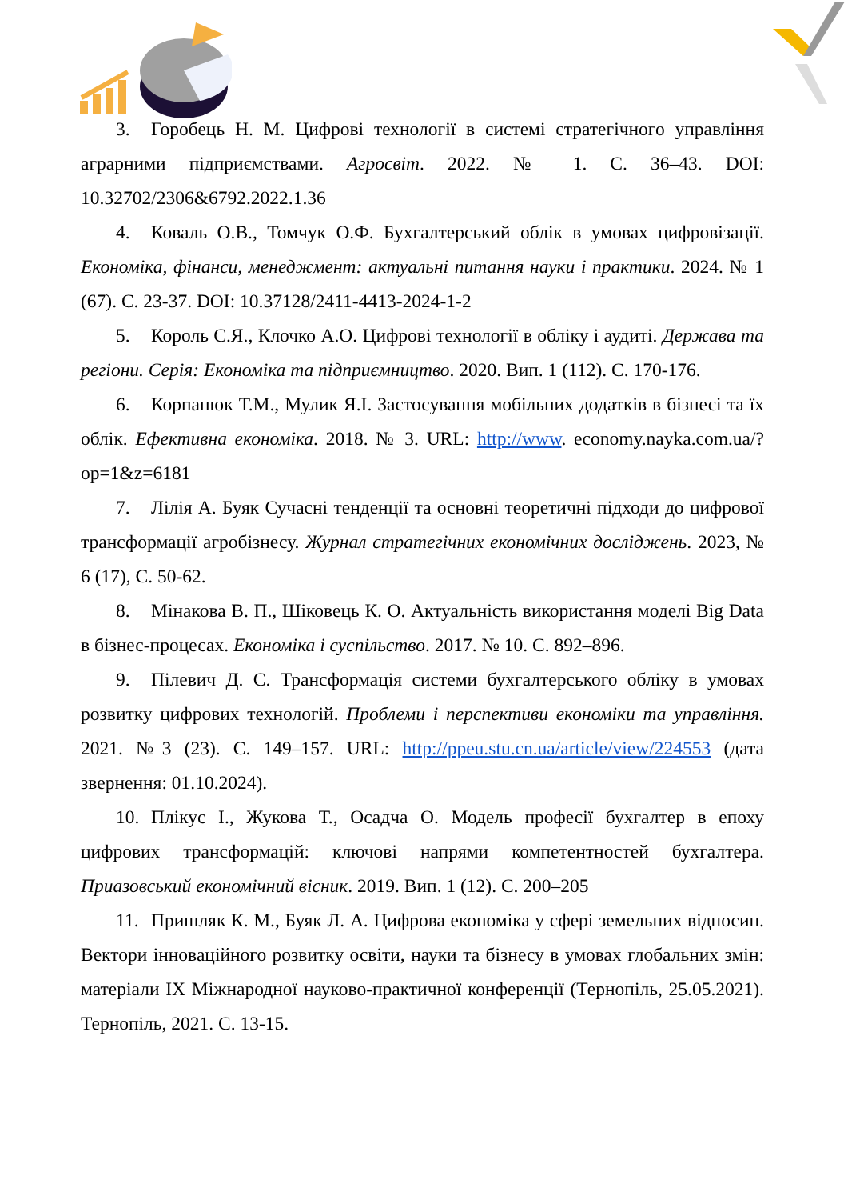3. Горобець Н. М. Цифрові технології в системі стратегічного управління аграрними підприємствами. Агросвіт. 2022. № 1. С. 36–43. DOI: 10.32702/2306&6792.2022.1.36
4. Коваль О.В., Томчук О.Ф. Бухгалтерський облік в умовах цифровізації. Економіка, фінанси, менеджмент: актуальні питання науки і практики. 2024. № 1 (67). С. 23-37. DOI: 10.37128/2411-4413-2024-1-2
5. Король С.Я., Клочко А.О. Цифрові технології в обліку і аудиті. Держава та регіони. Серія: Економіка та підприємництво. 2020. Вип. 1 (112). С. 170-176.
6. Корпанюк Т.М., Мулик Я.І. Застосування мобільних додатків в бізнесі та їх облік. Ефективна економіка. 2018. № 3. URL: http://www. economy.nayka.com.ua/?op=1&z=6181
7. Лілія А. Буяк Сучасні тенденції та основні теоретичні підходи до цифрової трансформації агробізнесу. Журнал стратегічних економічних досліджень. 2023, № 6 (17), С. 50-62.
8. Мінакова В. П., Шіковець К. О. Актуальність використання моделі Big Data в бізнес-процесах. Економіка і суспільство. 2017. № 10. С. 892–896.
9. Пілевич Д. С. Трансформація системи бухгалтерського обліку в умовах розвитку цифрових технологій. Проблеми і перспективи економіки та управління. 2021. №3 (23). С. 149–157. URL: http://ppeu.stu.cn.ua/article/view/224553 (дата звернення: 01.10.2024).
10. Плікус І., Жукова Т., Осадча О. Модель професії бухгалтер в епоху цифрових трансформацій: ключові напрями компетентностей бухгалтера. Приазовський економічний вісник. 2019. Вип. 1 (12). С. 200–205
11. Пришляк К. М., Буяк Л. А. Цифрова економіка у сфері земельних відносин. Вектори інноваційного розвитку освіти, науки та бізнесу в умовах глобальних змін: матеріали ІХ Міжнародної науково-практичної конференції (Тернопіль, 25.05.2021). Тернопіль, 2021. С. 13-15.